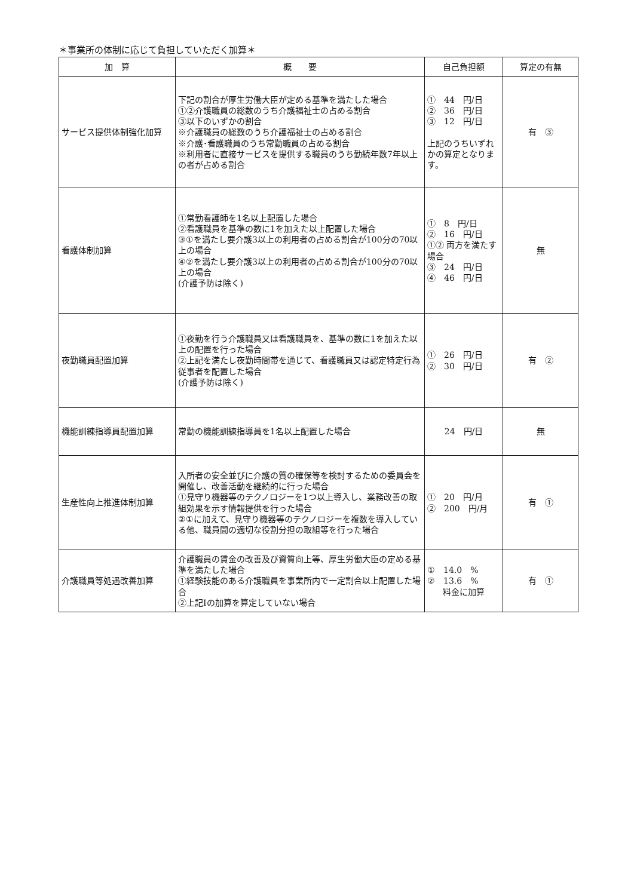＊事業所の体制に応じて負担していただく加算＊
| 加 算 | 概 要 | 自己負担額 | 算定の有無 |
| --- | --- | --- | --- |
| サービス提供体制強化加算 | 下記の割合が厚生労働大臣が定める基準を満たした場合 ①②介護職員の総数のうち介護福祉士の占める割合 ③以下のいずかの割合 ※介護職員の総数のうち介護福祉士の占める割合 ※介護･看護職員のうち常勤職員の占める割合 ※利用者に直接サービスを提供する職員のうち勤続年数7年以上の者が占める割合 | ① 44 円/日 ② 36 円/日 ③ 12 円/日 上記のうちいずれかの算定となります。 | 有 ③ |
| 看護体制加算 | ①常勤看護師を1名以上配置した場合 ②看護職員を基準の数に1を加えた以上配置した場合 ③①を満たし要介護3以上の利用者の占める割合が100分の70以上の場合 ④②を満たし要介護3以上の利用者の占める割合が100分の70以上の場合 (介護予防は除く) | ① 8 円/日 ② 16 円/日 ①② 両方を満たす場合 ③ 24 円/日 ④ 46 円/日 | 無 |
| 夜勤職員配置加算 | ①夜勤を行う介護職員又は看護職員を、基準の数に1を加えた以上の配置を行った場合 ②上記を満たし夜勤時間帯を通じて、看護職員又は認定特定行為従事者を配置した場合 (介護予防は除く) | ① 26 円/日 ② 30 円/日 | 有 ② |
| 機能訓練指導員配置加算 | 常勤の機能訓練指導員を1名以上配置した場合 | 24 円/日 | 無 |
| 生産性向上推進体制加算 | 入所者の安全並びに介護の質の確保等を検討するための委員会を開催し、改善活動を継続的に行った場合 ①見守り機器等のテクノロジーを1つ以上導入し、業務改善の取組効果を示す情報提供を行った場合 ②①に加えて、見守り機器等のテクノロジーを複数を導入している他、職員間の適切な役割分担の取組等を行った場合 | ① 20 円/月 ② 200 円/月 | 有 ① |
| 介護職員等処遇改善加算 | 介護職員の賃金の改善及び資質向上等、厚生労働大臣の定める基準を満たした場合 ①経験技能のある介護職員を事業所内で一定割合以上配置した場合 ②上記Ⅰの加算を算定していない場合 | ① 14.0 % ② 13.6 % 料金に加算 | 有 ① |